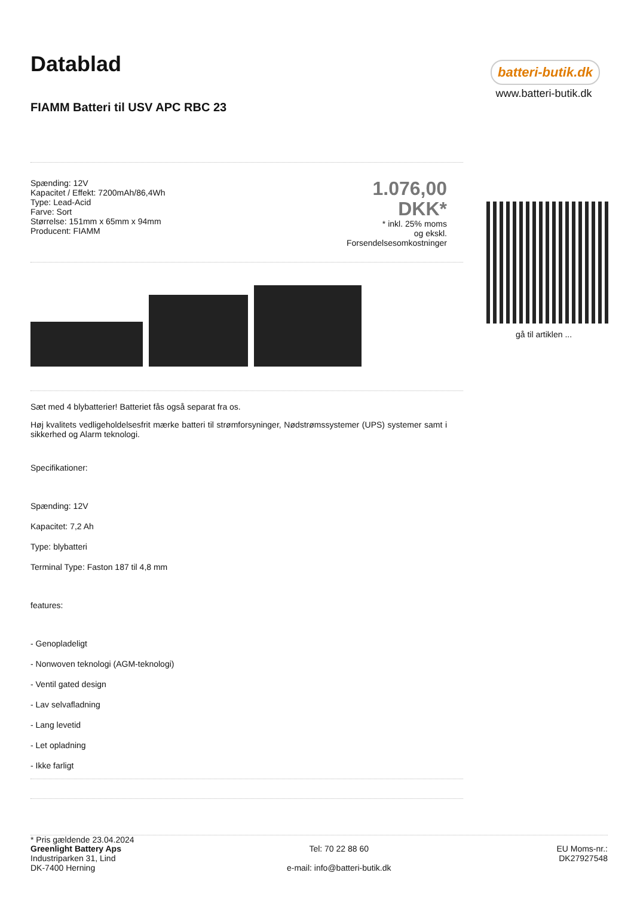Datablad
FIAMM Batteri til USV APC RBC 23
Spænding: 12V
Kapacitet / Effekt: 7200mAh/86,4Wh
Type: Lead-Acid
Farve: Sort
Størrelse: 151mm x 65mm x 94mm
Producent: FIAMM
1.076,00
DKK*
* inkl. 25% moms
og ekskl.
Forsendelsesomkostninger
Sæt med 4 blybatterier! Batteriet fås også separat fra os.
Høj kvalitets vedligeholdelsesfrit mærke batteri til strømforsyninger, Nødstrømssystemer (UPS) systemer samt i sikkerhed og Alarm teknologi.
Specifikationer:
Spænding: 12V
Kapacitet: 7,2 Ah
Type: blybatteri
Terminal Type: Faston 187 til 4,8 mm
features:
- Genopladeligt
- Nonwoven teknologi (AGM-teknologi)
- Ventil gated design
- Lav selvafladning
- Lang levetid
- Let opladning
- Ikke farligt
* Pris gældende 23.04.2024
batteri-butik.dk
www.batteri-butik.dk
gå til artiklen ...
Greenlight Battery Aps
Industriparken 31, Lind
DK-7400 Herning
Tel: 70 22 88 60
e-mail: info@batteri-butik.dk
EU Moms-nr.:
DK27927548